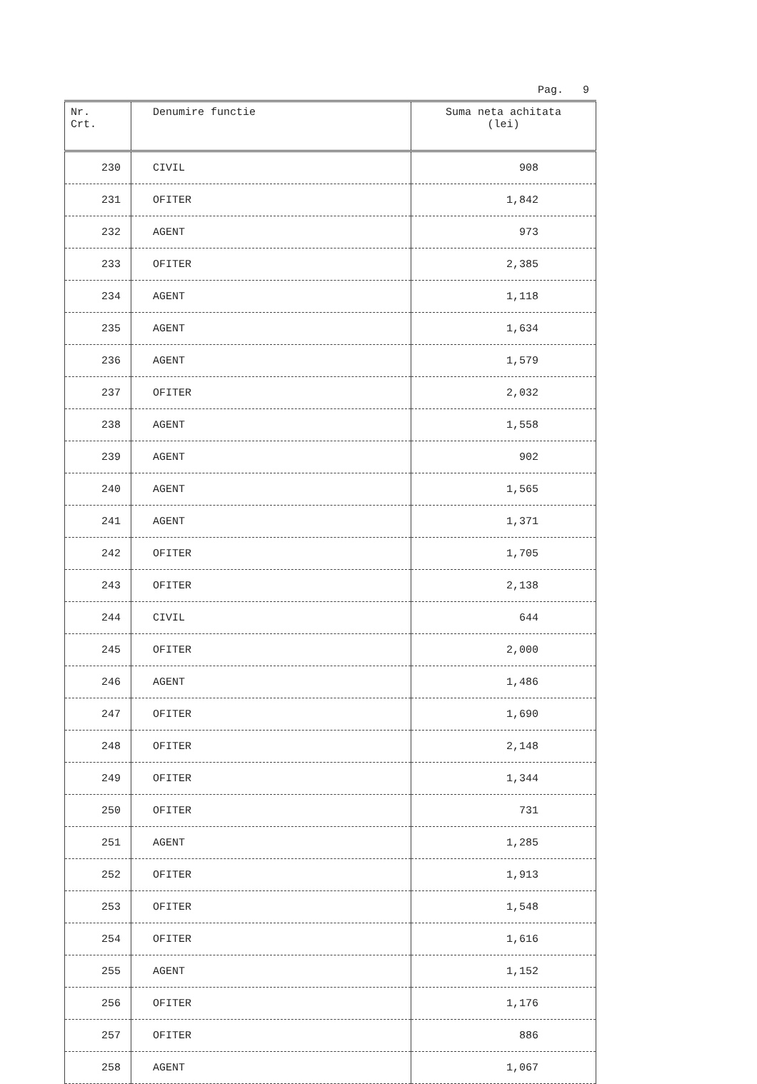Pag. 9
| Nr. Crt. | Denumire functie | Suma neta achitata (lei) |
| --- | --- | --- |
| 230 | CIVIL | 908 |
| 231 | OFITER | 1,842 |
| 232 | AGENT | 973 |
| 233 | OFITER | 2,385 |
| 234 | AGENT | 1,118 |
| 235 | AGENT | 1,634 |
| 236 | AGENT | 1,579 |
| 237 | OFITER | 2,032 |
| 238 | AGENT | 1,558 |
| 239 | AGENT | 902 |
| 240 | AGENT | 1,565 |
| 241 | AGENT | 1,371 |
| 242 | OFITER | 1,705 |
| 243 | OFITER | 2,138 |
| 244 | CIVIL | 644 |
| 245 | OFITER | 2,000 |
| 246 | AGENT | 1,486 |
| 247 | OFITER | 1,690 |
| 248 | OFITER | 2,148 |
| 249 | OFITER | 1,344 |
| 250 | OFITER | 731 |
| 251 | AGENT | 1,285 |
| 252 | OFITER | 1,913 |
| 253 | OFITER | 1,548 |
| 254 | OFITER | 1,616 |
| 255 | AGENT | 1,152 |
| 256 | OFITER | 1,176 |
| 257 | OFITER | 886 |
| 258 | AGENT | 1,067 |